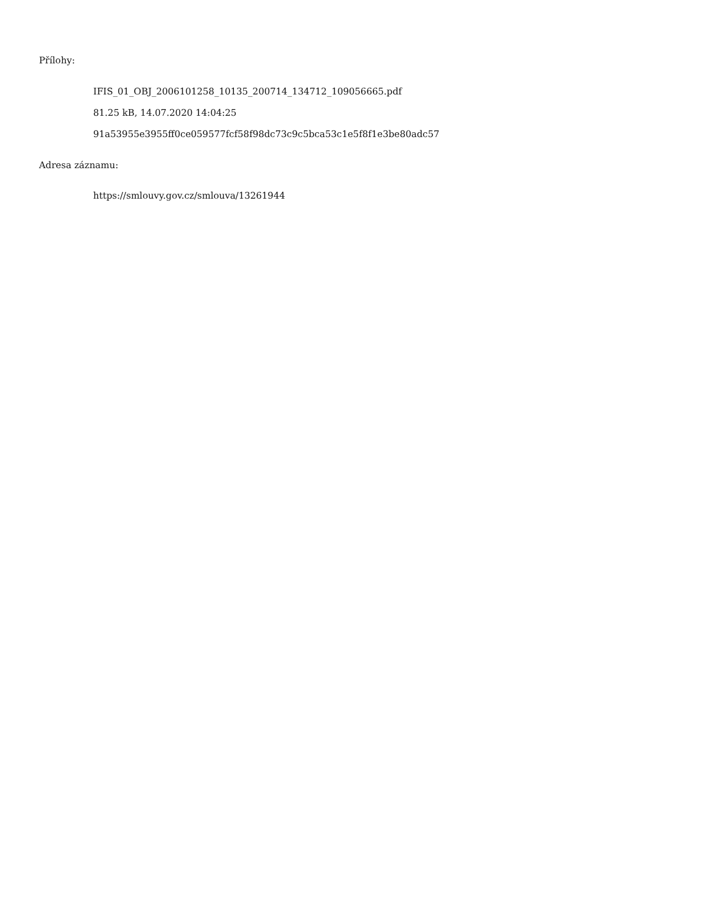Přílohy:
IFIS_01_OBJ_2006101258_10135_200714_134712_109056665.pdf
81.25 kB, 14.07.2020 14:04:25
91a53955e3955ff0ce059577fcf58f98dc73c9c5bca53c1e5f8f1e3be80adc57
Adresa záznamu:
https://smlouvy.gov.cz/smlouva/13261944